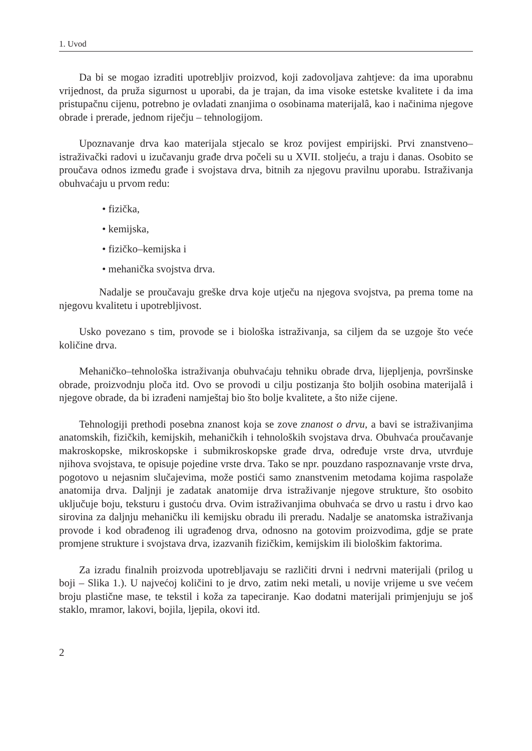1. Uvod
Da bi se mogao izraditi upotrebljiv proizvod, koji zadovoljava zahtjeve: da ima uporabnu vrijednost, da pruža sigurnost u uporabi, da je trajan, da ima visoke estetske kvalitete i da ima pristupačnu cijenu, potrebno je ovladati znanjima o osobinama materijalâ, kao i načinima njegove obrade i prerade, jednom riječju – tehnologijom.
Upoznavanje drva kao materijala stjecalo se kroz povijest empirijski. Prvi znanstveno–istraživački radovi u izučavanju građe drva počeli su u XVII. stoljeću, a traju i danas. Osobito se proučava odnos između građe i svojstava drva, bitnih za njegovu pravilnu uporabu. Istraživanja obuhvaćaju u prvom redu:
• fizička,
• kemijska,
• fizičko–kemijska i
• mehanička svojstva drva.
Nadalje se proučavaju greške drva koje utječu na njegova svojstva, pa prema tome na njegovu kvalitetu i upotrebljivost.
Usko povezano s tim, provode se i biološka istraživanja, sa ciljem da se uzgoje što veće količine drva.
Mehaničko–tehnološka istraživanja obuhvaćaju tehniku obrade drva, lijepljenja, površinske obrade, proizvodnju ploča itd. Ovo se provodi u cilju postizanja što boljih osobina materijalâ i njegove obrade, da bi izrađeni namještaj bio što bolje kvalitete, a što niže cijene.
Tehnologiji prethodi posebna znanost koja se zove znanost o drvu, a bavi se istraživanjima anatomskih, fizičkih, kemijskih, mehaničkih i tehnoloških svojstava drva. Obuhvaća proučavanje makroskopske, mikroskopske i submikroskopske građe drva, određuje vrste drva, utvrđuje njihova svojstava, te opisuje pojedine vrste drva. Tako se npr. pouzdano raspoznavanje vrste drva, pogotovo u nejasnim slučajevima, može postići samo znanstvenim metodama kojima raspolaže anatomija drva. Daljnji je zadatak anatomije drva istraživanje njegove strukture, što osobito uključuje boju, teksturu i gustoću drva. Ovim istraživanjima obuhvaća se drvo u rastu i drvo kao sirovina za daljnju mehaničku ili kemijsku obradu ili preradu. Nadalje se anatomska istraživanja provode i kod obrađenog ili ugrađenog drva, odnosno na gotovim proizvodima, gdje se prate promjene strukture i svojstava drva, izazvanih fizičkim, kemijskim ili biološkim faktorima.
Za izradu finalnih proizvoda upotrebljavaju se različiti drvni i nedrvni materijali (prilog u boji – Slika 1.). U najvećoj količini to je drvo, zatim neki metali, u novije vrijeme u sve većem broju plastične mase, te tekstil i koža za tapeciranje. Kao dodatni materijali primjenjuju se još staklo, mramor, lakovi, bojila, ljepila, okovi itd.
2